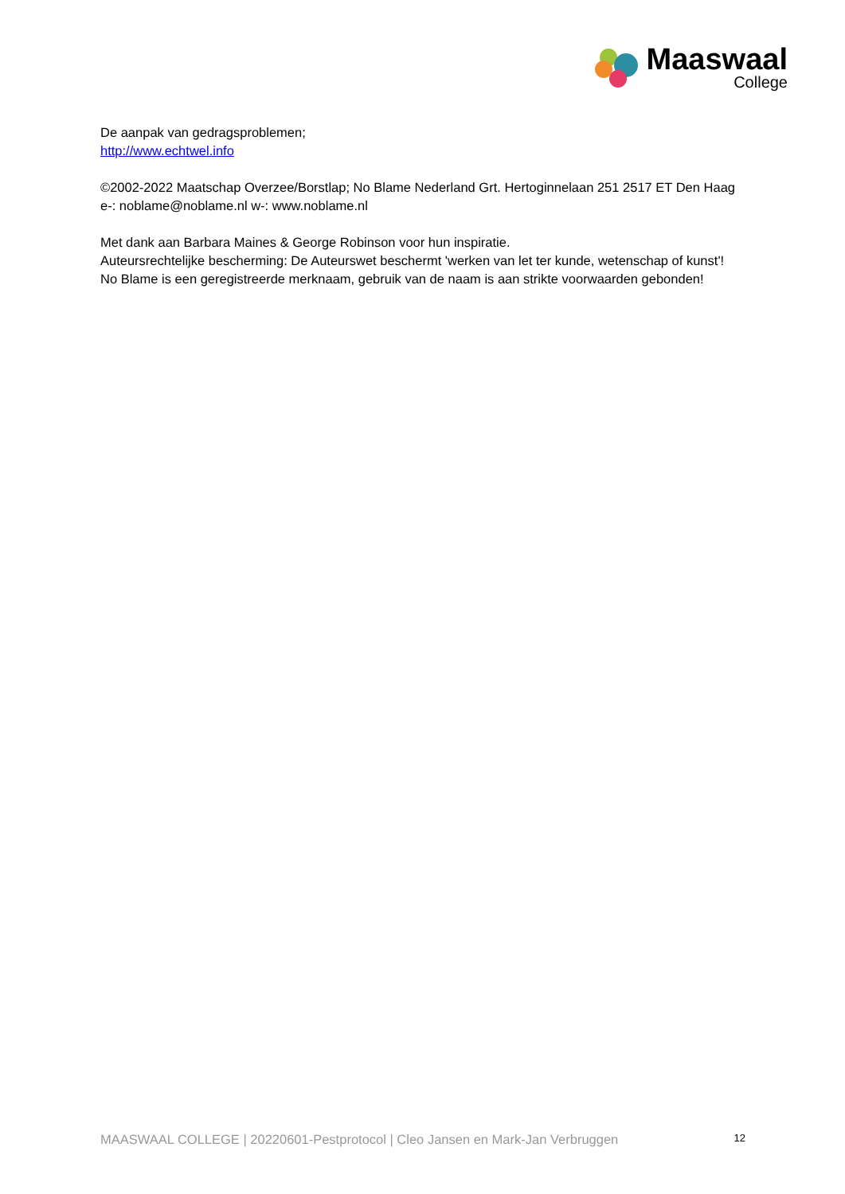Maaswaal
College
De aanpak van gedragsproblemen;
http://www.echtwel.info
©2002-2022 Maatschap Overzee/Borstlap; No Blame Nederland Grt. Hertoginnelaan 251 2517 ET Den Haag
e-: noblame@noblame.nl w-: www.noblame.nl
Met dank aan Barbara Maines & George Robinson voor hun inspiratie.
Auteursrechtelijke bescherming: De Auteurswet beschermt 'werken van let ter kunde, wetenschap of kunst'! No Blame is een geregistreerde merknaam, gebruik van de naam is aan strikte voorwaarden gebonden!
MAASWAAL COLLEGE | 20220601-Pestprotocol | Cleo Jansen en Mark-Jan Verbruggen 12